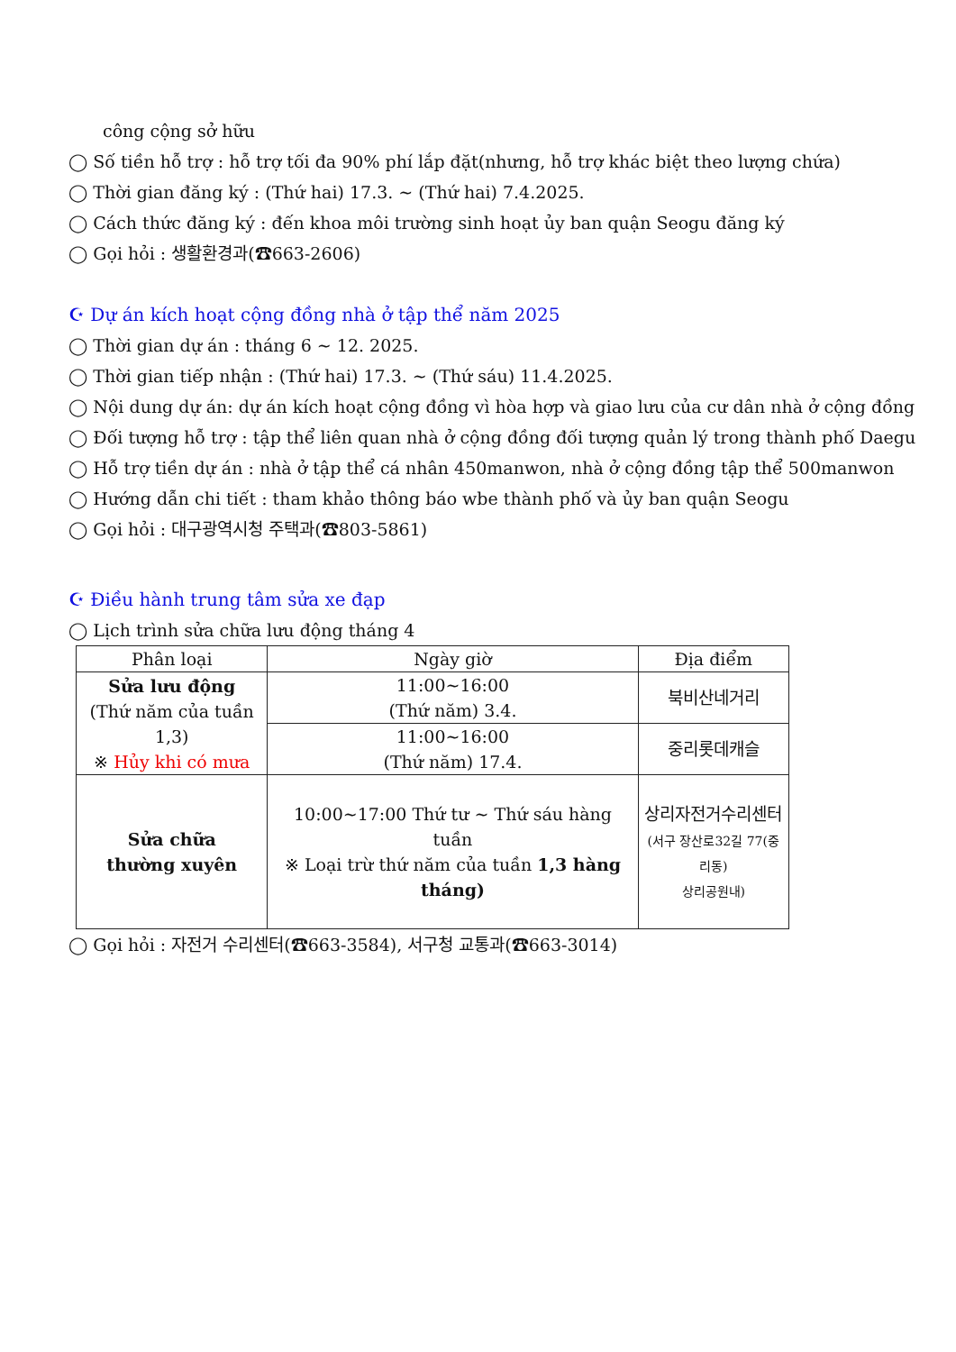công cộng sở hữu
◯ Số tiền hỗ trợ : hỗ trợ tối đa 90% phí lắp đặt(nhưng, hỗ trợ khác biệt theo lượng chứa)
◯ Thời gian đăng ký : (Thứ hai) 17.3. ~ (Thứ hai) 7.4.2025.
◯ Cách thức đăng ký : đến khoa môi trường sinh hoạt ủy ban quận Seogu đăng ký
◯ Gọi hỏi : 생활환경과(☎663-2606)
☪ Dự án kích hoạt cộng đồng nhà ở tập thể năm 2025
◯ Thời gian dự án : tháng 6 ~ 12. 2025.
◯ Thời gian tiếp nhận : (Thứ hai) 17.3. ~ (Thứ sáu) 11.4.2025.
◯ Nội dung dự án: dự án kích hoạt cộng đồng vì hòa hợp và giao lưu của cư dân nhà ở cộng đồng
◯ Đối tượng hỗ trợ : tập thể liên quan nhà ở cộng đồng đối tượng quản lý trong thành phố Daegu
◯ Hỗ trợ tiền dự án : nhà ở tập thể cá nhân 450manwon, nhà ở cộng đồng tập thể 500manwon
◯ Hướng dẫn chi tiết : tham khảo thông báo wbe thành phố và ủy ban quận Seogu
◯ Gọi hỏi : 대구광역시청 주택과(☎803-5861)
☪ Điều hành trung tâm sửa xe đạp
◯ Lịch trình sửa chữa lưu động tháng 4
| Phân loại | Ngày giờ | Địa điểm |
| --- | --- | --- |
| Sửa lưu động (Thứ năm của tuần 1,3) ※ Hủy khi có mưa | 11:00~16:00 (Thứ năm) 3.4. | 북비산네거리 |
| | 11:00~16:00 (Thứ năm) 17.4. | 중리롯데캐슬 |
| Sửa chữa thường xuyên | 10:00~17:00 Thứ tư ~ Thứ sáu hàng tuần ※ Loại trừ thứ năm của tuần 1,3 hàng tháng) | 상리자전거수리센터 (서구 장산로32길 77(중리동) 상리공원내) |
◯ Gọi hỏi : 자전거 수리센터(☎663-3584), 서구청 교통과(☎663-3014)